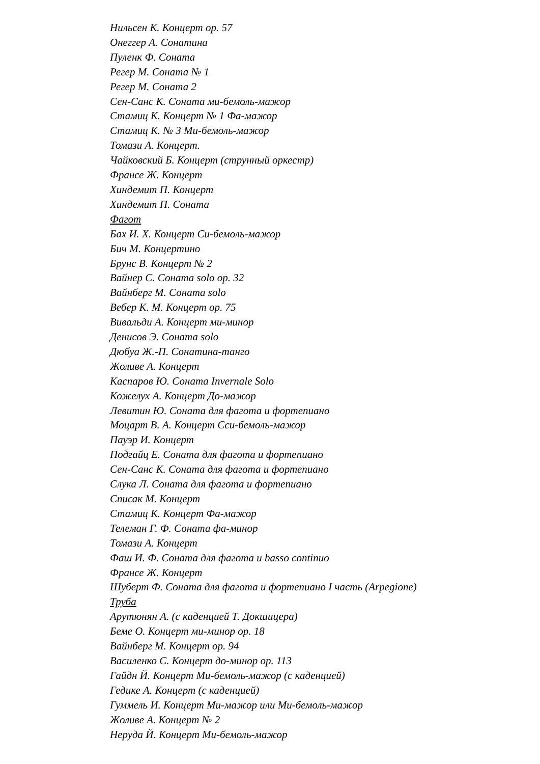Нильсен К. Концерт ор. 57
Онеггер А. Сонатина
Пуленк Ф. Соната
Регер М. Соната № 1
Регер М. Соната 2
Сен-Санс К. Соната ми-бемоль-мажор
Стамиц К. Концерт № 1 Фа-мажор
Стамиц К. № 3 Ми-бемоль-мажор
Томази А. Концерт.
Чайковский Б. Концерт (струнный оркестр)
Франсе Ж. Концерт
Хиндемит П. Концерт
Хиндемит П. Соната
Фагот
Бах И. Х. Концерт Си-бемоль-мажор
Бич М. Концертино
Брунс В. Концерт № 2
Вайнер С. Соната solo ор. 32
Вайнберг М. Соната solo
Вебер К. М. Концерт ор. 75
Вивальди А. Концерт ми-минор
Денисов Э. Соната solo
Дюбуа Ж.-П. Сонатина-танго
Жоливе А. Концерт
Каспаров Ю. Соната Invernale Solo
Кожелух А. Концерт До-мажор
Левитин Ю. Соната для фагота и фортепиано
Моцарт В. А. Концерт Сси-бемоль-мажор
Пауэр И. Концерт
Подгайц Е. Соната для фагота и фортепиано
Сен-Санс К. Соната для фагота и фортепиано
Слука Л. Соната для фагота и фортепиано
Списак М. Концерт
Стамиц К. Концерт Фа-мажор
Телеман Г. Ф. Соната фа-минор
Томази А. Концерт
Фаш И. Ф. Соната для фагота и basso continuo
Франсе Ж. Концерт
Шуберт Ф. Соната для фагота и фортепиано I часть (Arpegione)
Труба
Арутюнян А. (с каденцией Т. Докшицера)
Беме О. Концерт ми-минор ор. 18
Вайнберг М. Концерт ор. 94
Василенко С. Концерт до-минор ор. 113
Гайдн Й. Концерт Ми-бемоль-мажор (с каденцией)
Гедике А. Концерт (с каденцией)
Гуммель И. Концерт Ми-мажор или Ми-бемоль-мажор
Жоливе А. Концерт № 2
Неруда Й. Концерт Ми-бемоль-мажор